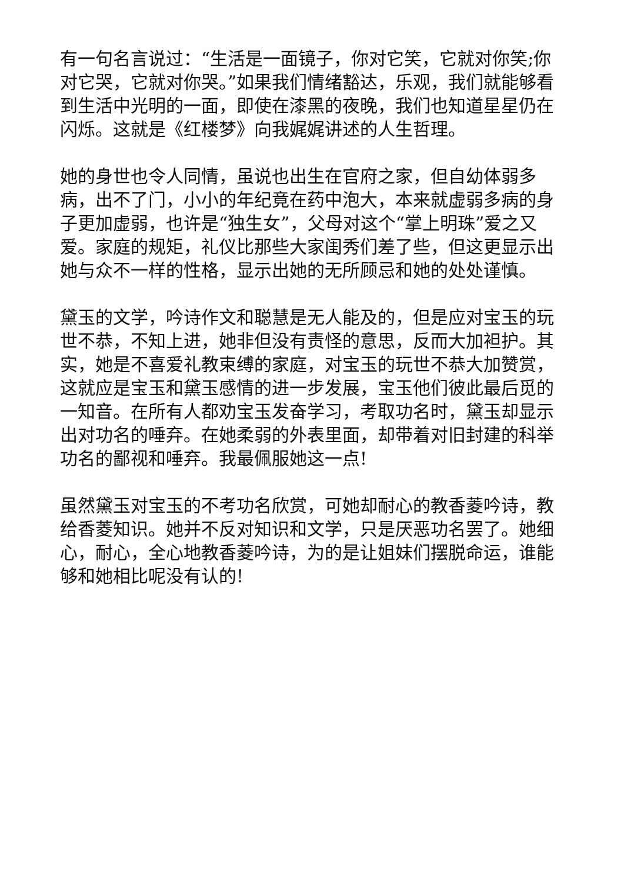有一句名言说过：“生活是一面镜子，你对它笑，它就对你笑;你对它哭，它就对你哭。”如果我们情绪豁达，乐观，我们就能够看到生活中光明的一面，即使在漆黑的夜晚，我们也知道星星仍在闪烁。这就是《红楼梦》向我娓娓讲述的人生哲理。
她的身世也令人同情，虽说也出生在官府之家，但自幼体弱多病，出不了门，小小的年纪竟在药中泡大，本来就虚弱多病的身子更加虚弱，也许是“独生女”，父母对这个“掌上明珠”爱之又爱。家庭的规矩，礼仪比那些大家闺秀们差了些，但这更显示出她与众不一样的性格，显示出她的无所顾忌和她的处处谨慎。
黛玉的文学，吟诗作文和聪慧是无人能及的，但是应对宝玉的玩世不恭，不知上进，她非但没有责怪的意思，反而大加袒护。其实，她是不喜爱礼教束缚的家庭，对宝玉的玩世不恭大加赞赏，这就应是宝玉和黛玉感情的进一步发展，宝玉他们彼此最后觅的一知音。在所有人都劝宝玉发奋学习，考取功名时，黛玉却显示出对功名的唾弃。在她柔弱的外表里面，却带着对旧封建的科举功名的鄙视和唾弃。我最佩服她这一点!
虽然黛玉对宝玉的不考功名欣赏，可她却耐心的教香菱吟诗，教给香菱知识。她并不反对知识和文学，只是厌恶功名罢了。她细心，耐心，全心地教香菱吟诗，为的是让姐妹们摆脱命运，谁能够和她相比呢没有认的!